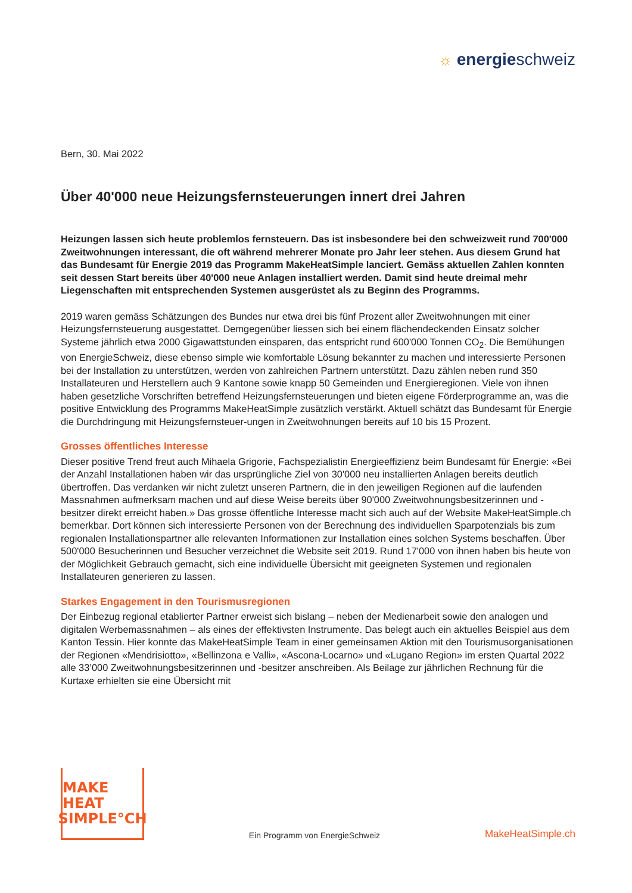☼ energieschweiz
Bern, 30. Mai 2022
Über 40'000 neue Heizungsfernsteuerungen innert drei Jahren
Heizungen lassen sich heute problemlos fernsteuern. Das ist insbesondere bei den schweizweit rund 700'000 Zweitwohnungen interessant, die oft während mehrerer Monate pro Jahr leer stehen. Aus diesem Grund hat das Bundesamt für Energie 2019 das Programm MakeHeatSimple lanciert. Gemäss aktuellen Zahlen konnten seit dessen Start bereits über 40'000 neue Anlagen installiert werden. Damit sind heute dreimal mehr Liegenschaften mit entsprechenden Systemen ausgerüstet als zu Beginn des Programms.
2019 waren gemäss Schätzungen des Bundes nur etwa drei bis fünf Prozent aller Zweitwohnungen mit einer Heizungsfernsteuerung ausgestattet. Demgegenüber liessen sich bei einem flächendeckenden Einsatz solcher Systeme jährlich etwa 2000 Gigawattstunden einsparen, das entspricht rund 600'000 Tonnen CO<sub>2</sub>. Die Bemühungen von EnergieSchweiz, diese ebenso simple wie komfortable Lösung bekannter zu machen und interessierte Personen bei der Installation zu unterstützen, werden von zahlreichen Partnern unterstützt. Dazu zählen neben rund 350 Installateuren und Herstellern auch 9 Kantone sowie knapp 50 Gemeinden und Energieregionen. Viele von ihnen haben gesetzliche Vorschriften betreffend Heizungsfernsteuerungen und bieten eigene Förderprogramme an, was die positive Entwicklung des Programms MakeHeatSimple zusätzlich verstärkt. Aktuell schätzt das Bundesamt für Energie die Durchdringung mit Heizungsfernsteuer-ungen in Zweitwohnungen bereits auf 10 bis 15 Prozent.
Grosses öffentliches Interesse
Dieser positive Trend freut auch Mihaela Grigorie, Fachspezialistin Energieeffizienz beim Bundesamt für Energie: «Bei der Anzahl Installationen haben wir das ursprüngliche Ziel von 30'000 neu installierten Anlagen bereits deutlich übertroffen. Das verdanken wir nicht zuletzt unseren Partnern, die in den jeweiligen Regionen auf die laufenden Massnahmen aufmerksam machen und auf diese Weise bereits über 90'000 Zweitwohnungsbesitzerinnen und -besitzer direkt erreicht haben.» Das grosse öffentliche Interesse macht sich auch auf der Website MakeHeatSimple.ch bemerkbar. Dort können sich interessierte Personen von der Berechnung des individuellen Sparpotenzials bis zum regionalen Installationspartner alle relevanten Informationen zur Installation eines solchen Systems beschaffen. Über 500'000 Besucherinnen und Besucher verzeichnet die Website seit 2019. Rund 17'000 von ihnen haben bis heute von der Möglichkeit Gebrauch gemacht, sich eine individuelle Übersicht mit geeigneten Systemen und regionalen Installateuren generieren zu lassen.
Starkes Engagement in den Tourismusregionen
Der Einbezug regional etablierter Partner erweist sich bislang – neben der Medienarbeit sowie den analogen und digitalen Werbemassnahmen – als eines der effektivsten Instrumente. Das belegt auch ein aktuelles Beispiel aus dem Kanton Tessin. Hier konnte das MakeHeatSimple Team in einer gemeinsamen Aktion mit den Tourismusorganisationen der Regionen «Mendrisiotto», «Bellinzona e Valli», «Ascona-Locarno» und «Lugano Region» im ersten Quartal 2022 alle 33’000 Zweitwohnungsbesitzerinnen und -besitzer anschreiben. Als Beilage zur jährlichen Rechnung für die Kurtaxe erhielten sie eine Übersicht mit
MAKE HEAT
SIMPLE°CH
Ein Programm von EnergieSchweiz
MakeHeatSimple.ch